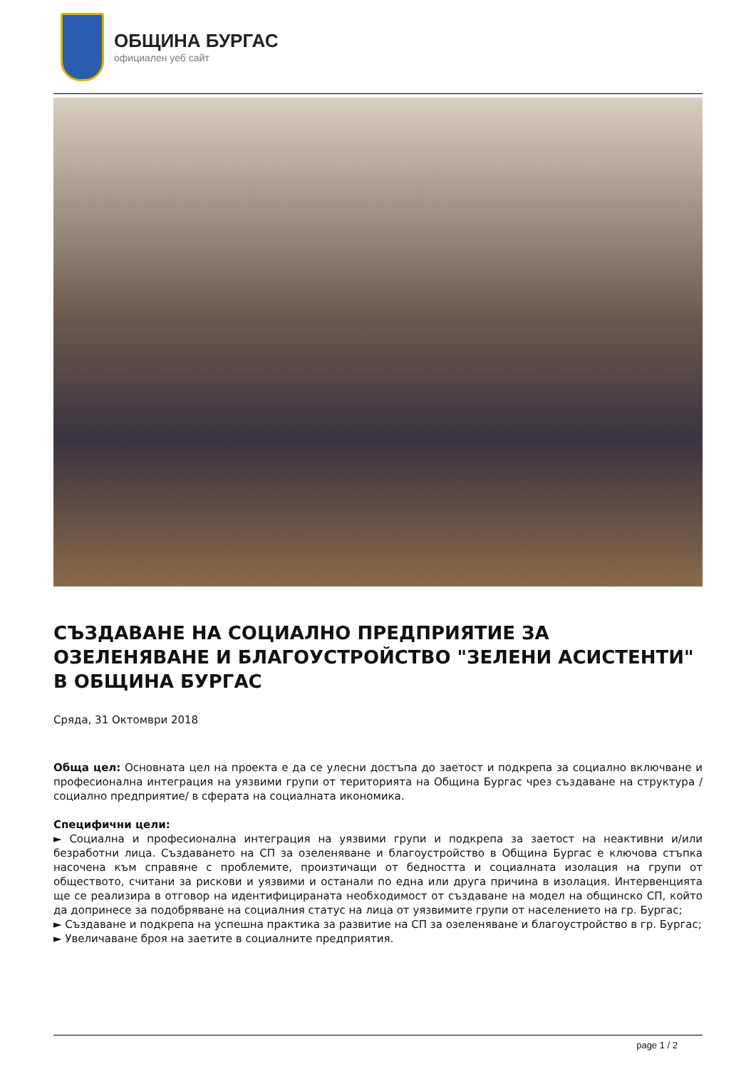ОБЩИНА БУРГАС
официален уеб сайт
СЪЗДАВАНЕ НА СОЦИАЛНО ПРЕДПРИЯТИЕ ЗА ОЗЕЛЕНЯВАНЕ И БЛАГОУСТРОЙСТВО "ЗЕЛЕНИ АСИСТЕНТИ" В ОБЩИНА БУРГАС
Сряда, 31 Октомври 2018
Обща цел: Основната цел на проекта е да се улесни достъпа до заетост и подкрепа за социално включване и професионална интеграция на уязвими групи от територията на Община Бургас чрез създаване на структура /социално предприятие/ в сферата на социалната икономика.
Специфични цели:
► Социална и професионална интеграция на уязвими групи и подкрепа за заетост на неактивни и/или безработни лица. Създаването на СП за озеленяване и благоустройство в Община Бургас е ключова стъпка насочена към справяне с проблемите, произтичащи от бедността и социалната изолация на групи от обществото, считани за рискови и уязвими и останали по една или друга причина в изолация. Интервенцията ще се реализира в отговор на идентифицираната необходимост от създаване на модел на общинско СП, който да допринесе за подобряване на социалния статус на лица от уязвимите групи от населението на гр. Бургас;
► Създаване и подкрепа на успешна практика за развитие на СП за озеленяване и благоустройство в гр. Бургас;
► Увеличаване броя на заетите в социалните предприятия.
page 1 / 2